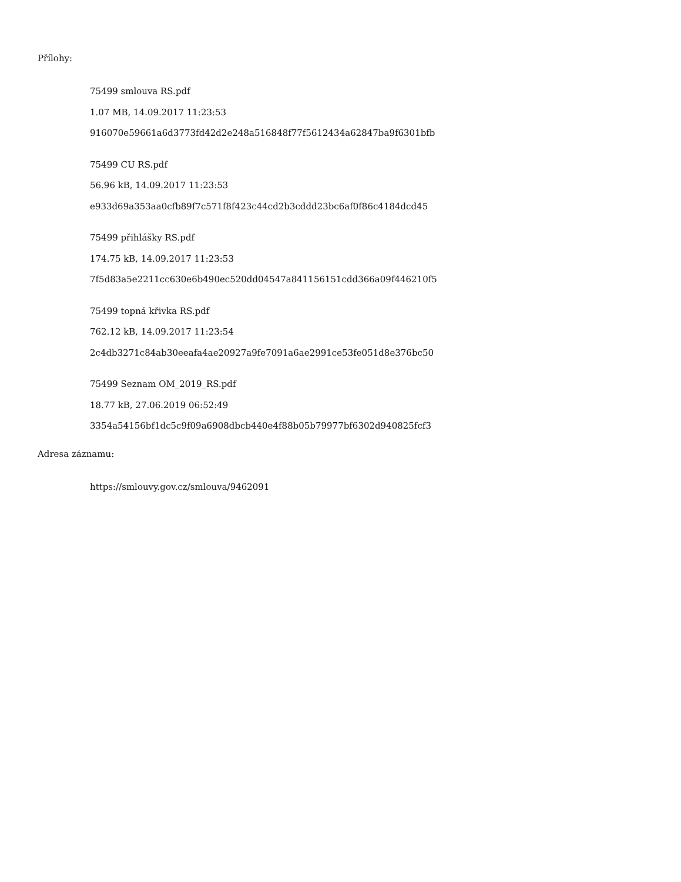Přílohy:
75499 smlouva RS.pdf
1.07 MB, 14.09.2017 11:23:53
916070e59661a6d3773fd42d2e248a516848f77f5612434a62847ba9f6301bfb
75499 CU RS.pdf
56.96 kB, 14.09.2017 11:23:53
e933d69a353aa0cfb89f7c571f8f423c44cd2b3cddd23bc6af0f86c4184dcd45
75499 přihlášky RS.pdf
174.75 kB, 14.09.2017 11:23:53
7f5d83a5e2211cc630e6b490ec520dd04547a841156151cdd366a09f446210f5
75499 topná křivka RS.pdf
762.12 kB, 14.09.2017 11:23:54
2c4db3271c84ab30eeafa4ae20927a9fe7091a6ae2991ce53fe051d8e376bc50
75499 Seznam OM_2019_RS.pdf
18.77 kB, 27.06.2019 06:52:49
3354a54156bf1dc5c9f09a6908dbcb440e4f88b05b79977bf6302d940825fcf3
Adresa záznamu:
https://smlouvy.gov.cz/smlouva/9462091